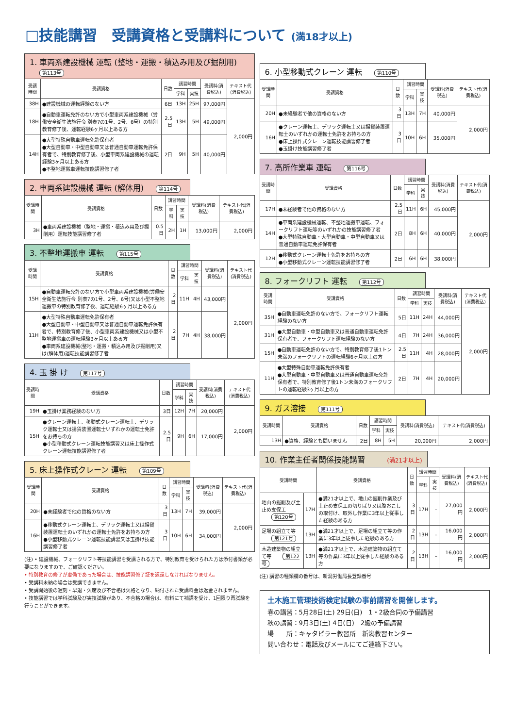□技能講習　受講資格と受講料について (満18才以上)
1. 車両系建設機械 運転 (整地・運搬・積込み用及び掘削用) 第113号
| 受講時間 | 受講資格 | 日数 | 講習時間 | | 受講料(消費税込) | テキスト代(消費税込) |
| --- | --- | --- | --- | --- | --- | --- |
| | | | 学科 | 実技 | | |
| 38H | ●建設機械の運転経験のない方 | 6日 | 13H | 25H | 97,000円 | 2,000円 |
| 18H | ●自動車運転免許のない方で小型車両系建設機械（労働安全衛生法施行令 別表7の1号、2号、6号）の特別教育修了後、運転経験6ヶ月以上ある方 | 2.5日 | 13H | 5H | 49,000円 | |
| 14H | ●大型特殊自動車運転免許保有者 ●大型自動車・中型自動車又は普通自動車運転免許保有者で、特別教育修了後、小型車両系建設機械の運転経験3ヶ月以上ある方 ●不整地運搬車運転技能講習修了者 | 2日 | 9H | 5H | 40,000円 | |
2. 車両系建設機械 運転 (解体用) 第114号
| 受講時間 | 受講資格 | 日数 | 講習時間 | | 受講料(消費税込) | テキスト代(消費税込) |
| --- | --- | --- | --- | --- | --- | --- |
| | | | 学科 | 実技 | | |
| 3H | ●車両系建設機械（整地・運搬・積込み用及び掘削用）運転技能講習修了者 | 0.5日 | 2H | 1H | 13,000円 | 2,000円 |
3. 不整地運搬車 運転 第115号
| 受講時間 | 受講資格 | 日数 | 講習時間 | | 受講料(消費税込) | テキスト代(消費税込) |
| --- | --- | --- | --- | --- | --- | --- |
| | | | 学科 | 実技 | | |
| 15H | ●自動車運転免許のない方で小型車両系建設機械(労働安全衛生法施行令 別表7の1号、2号、6号)又は小型不整地運搬車の特別教育修了後、運転経験6ヶ月以上ある方 | 2日 | 11H | 4H | 43,000円 | 2,000円 |
| 11H | ●大型特殊自動車運転免許保有者 ●大型自動車・中型自動車又は普通自動車運転免許保有者で、特別教育修了後、小型車両系建設機械又は小型不整地運搬車の運転経験3ヶ月以上ある方 ●車両系建設機械(整地・運搬・積込み用及び掘削用)又は(解体用)運転技能講習修了者 | 2日 | 7H | 4H | 38,000円 | |
4. 玉 掛 け 第117号
| 受講時間 | 受講資格 | 日数 | 講習時間 | | 受講料(消費税込) | テキスト代(消費税込) |
| --- | --- | --- | --- | --- | --- | --- |
| | | | 学科 | 実技 | | |
| 19H | ●玉掛け業務経験のない方 | 3日 | 12H | 7H | 20,000円 | 2,000円 |
| 15H | ●クレーン運転士、移動式クレーン運転士、デリック運転士又は揚貨装置運転士いずれかの運転士免許をお持ちの方 ●小型移動式クレーン運転技能講習又は床上操作式クレーン運転技能講習修了者 | 2.5日 | 9H | 6H | 17,000円 | |
5. 床上操作式クレーン 運転 第109号
| 受講時間 | 受講資格 | 日数 | 講習時間 | | 受講料(消費税込) | テキスト代(消費税込) |
| --- | --- | --- | --- | --- | --- | --- |
| | | | 学科 | 実技 | | |
| 20H | ●未経験者で他の資格のない方 | 3日 | 13H | 7H | 39,000円 | 2,000円 |
| 16H | ●移動式クレーン運転士、デリック運転士又は揚貨装置運転士のいずれかの運転士免許をお持ちの方 ●小型移動式クレーン運転技能講習又は玉掛け技能講習修了者 | 3日 | 10H | 6H | 34,000円 | |
(注) • 建設機械、フォークリフト等技能講習を受講される方で、特別教育を受けられた方は添付書類が必要になりますので、ご確認ください。
• 特別教育の修了が虚偽であった場合は、技能講習修了証を返還しなければなりません。
• 受講料未納の場合は受講できません。
• 受講開始後の遅刻・早退・欠席及び不合格は欠格となり、納付された受講料金は返金されません。
• 技能講習では学科試験及び実技試験があり、不合格の場合は、有料にて補講を受け、1回限り再試験を行うことができます。
6. 小型移動式クレーン 運転 第110号
| 受講時間 | 受講資格 | 日数 | 講習時間 | | 受講料(消費税込) | テキスト代(消費税込) |
| --- | --- | --- | --- | --- | --- | --- |
| | | | 学科 | 実技 | | |
| 20H | ●未経験者で他の資格のない方 | 3日 | 13H | 7H | 40,000円 | 2,000円 |
| 16H | ●クレーン運転士、デリック運転士又は揚貨装置運転士のいずれかの運転士免許をお持ちの方 ●床上操作式クレーン運転技能講習修了者 ●玉掛け技能講習修了者 | 3日 | 10H | 6H | 35,000円 | |
7. 高所作業車 運転 第116号
| 受講時間 | 受講資格 | 日数 | 講習時間 | | 受講料(消費税込) | テキスト代(消費税込) |
| --- | --- | --- | --- | --- | --- | --- |
| | | | 学科 | 実技 | | |
| 17H | ●未経験者で他の資格のない方 | 2.5日 | 11H | 6H | 45,000円 | 2,000円 |
| 14H | ●車両系建設機械運転、不整地運搬車運転、フォークリフト運転等のいずれかの技能講習修了者 ●大型特殊自動車・大型自動車・中型自動車又は普通自動車運転免許保有者 | 2日 | 8H | 6H | 40,000円 | |
| 12H | ●移動式クレーン運転士免許をお持ちの方 ●小型移動式クレーン運転技能講習修了者 | 2日 | 6H | 6H | 38,000円 | |
8. フォークリフト 運転 第112号
| 受講時間 | 受講資格 | 日数 | 講習時間 | | 受講料(消費税込) | テキスト代(消費税込) |
| --- | --- | --- | --- | --- | --- | --- |
| | | | 学科 | 実技 | | |
| 35H | ●自動車運転免許のない方で、フォークリフト運転経験のない方 | 5日 | 11H | 24H | 44,000円 | 2,000円 |
| 31H | ●大型自動車・中型自動車又は普通自動車運転免許保有者で、フォークリフト運転経験のない方 | 4日 | 7H | 24H | 36,000円 | |
| 15H | ●自動車運転免許のない方で、特別教育修了後1トン未満のフォークリフトの運転経験6ヶ月以上の方 | 2.5日 | 11H | 4H | 28,000円 | |
| 11H | ●大型特殊自動車運転免許保有者 ●大型自動車・中型自動車又は普通自動車運転免許保有者で、特別教育修了後1トン未満のフォークリフトの運転経験3ヶ月以上の方 | 2日 | 7H | 4H | 20,000円 | |
9. ガス溶接 第111号
| 受講時間 | 受講資格 | 日数 | 講習時間 | | 受講料(消費税込) | テキスト代(消費税込) |
| --- | --- | --- | --- | --- | --- | --- |
| | | | 学科 | 実技 | | |
| 13H | ●資格、経験とも問いません | 2日 | 8H | 5H | 20,000円 | 2,000円 |
10. 作業主任者関係技能講習 (満21才以上)
| 受講時間 | | 受講資格 | 日数 | 講習時間 | | 受講料(消費税込) | テキスト代(消費税込) |
| --- | --- | --- | --- | --- | --- | --- | --- |
| | | | | 学科 | 実技 | | |
| 地山の掘削及び土止め支保工 第120号 | 17H | ●満21才以上で、地山の掘削作業及び土止め支保工の切りばり又は腹おこしの取付け、取外し作業に3年以上従事した経験のある方 | 3日 | 17H | – | 27,000円 | 2,000円 |
| 足場の組立て等 第121号 | 13H | ●満21才以上で、足場の組立て等の作業に3年以上従事した経験のある方 | 2日 | 13H | – | 16,000円 | 2,000円 |
| 木造建築物の組立て等 第122号 | 13H | ●満21才以上で、木造建築物の組立て等の作業に3年以上従事した経験のある方 | 2日 | 13H | – | 16,000円 | 2,000円 |
(注) 講習の種類欄の番号は、新潟労働局長登録番号
土木施工管理技術検定試験の事前講習を開催します。
春の講習：5月28日(土) 29日(日)　1・2級合同の予備講習
秋の講習：9月3日(土) 4日(日)　2級の予備講習
場　　所：キャタピラー教習所　新潟教習センター
問い合わせ：電話及びメールにてご連絡下さい。